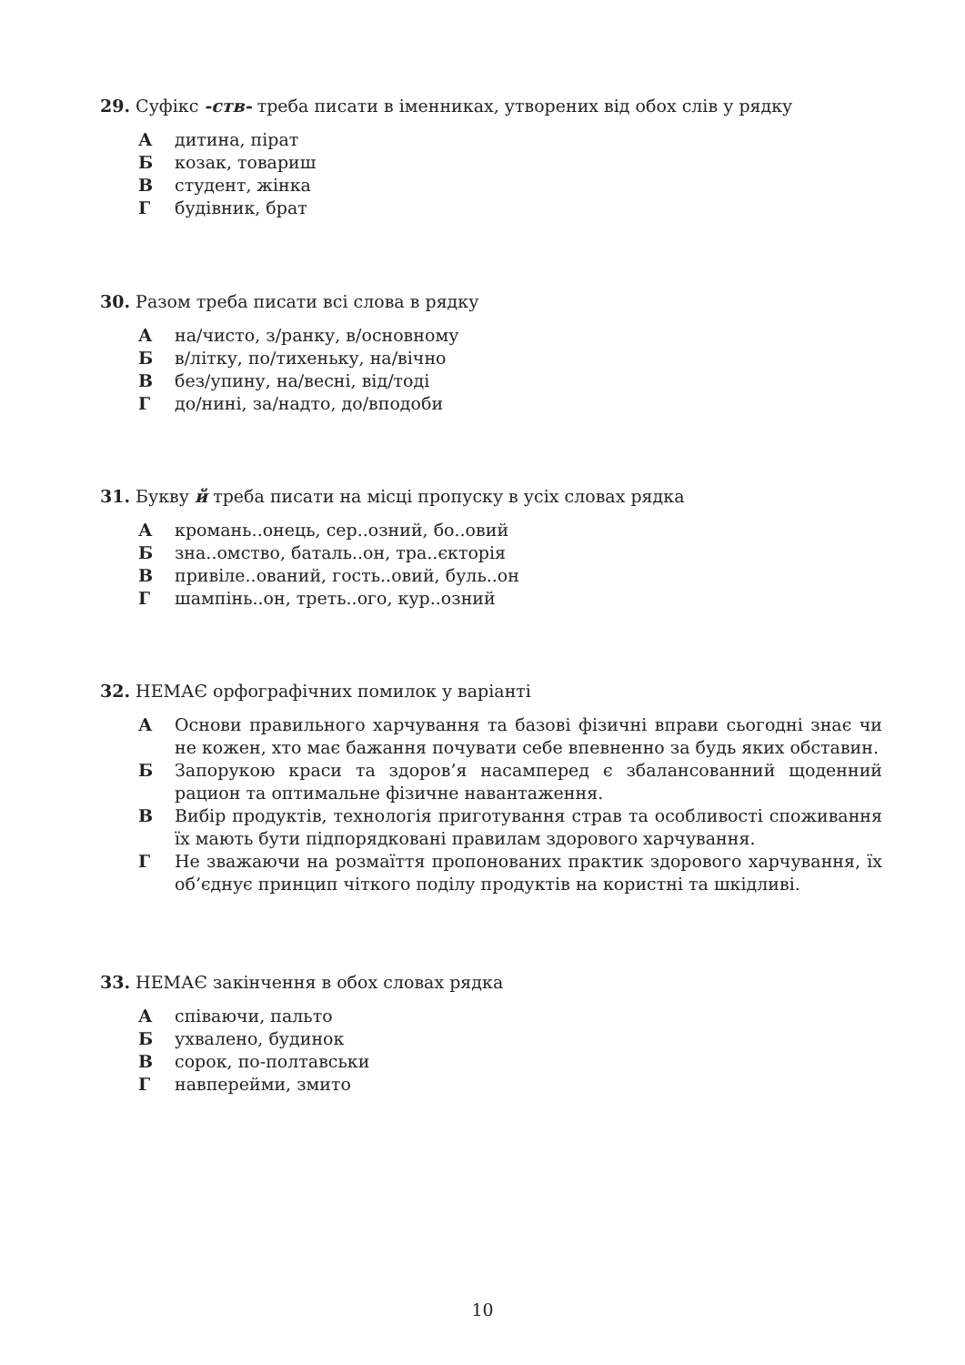29. Суфікс -ств- треба писати в іменниках, утворених від обох слів у рядку
Адитина, пірат
Бкозак, товариш
Встудент, жінка
Гбудівник, брат
30. Разом треба писати всі слова в рядку
Ана/чисто, з/ранку, в/основному
Бв/літку, по/тихеньку, на/вічно
Вбез/упину, на/весні, від/тоді
Гдо/нині, за/надто, до/вподоби
31. Букву й треба писати на місці пропуску в усіх словах рядка
Акромань..онець, сер..озний, бо..овий
Бзна..омство, баталь..он, тра..єкторія
Впривіле..ований, гость..овий, буль..он
Гшампінь..он, треть..ого, кур..озний
32. НЕМАЄ орфографічних помилок у варіанті
А Основи правильного харчування та базові фізичні вправи сьогодні знає чи не кожен, хто має бажання почувати себе впевненно за будь яких обставин.
Б Запорукою краси та здоров’я насамперед є збалансованний щоденний рацион та оптимальне фізичне навантаження.
В Вибір продуктів, технологія приготування страв та особливості споживання їх мають бути підпорядковані правилам здорового харчування.
Г Не зважаючи на розмаїття пропонованих практик здорового харчування, їх об’єднує принцип чіткого поділу продуктів на користні та шкідливі.
33. НЕМАЄ закінчення в обох словах рядка
Аспіваючи, пальто
Бухвалено, будинок
Всорок, по-полтавськи
Гнавперейми, змито
10